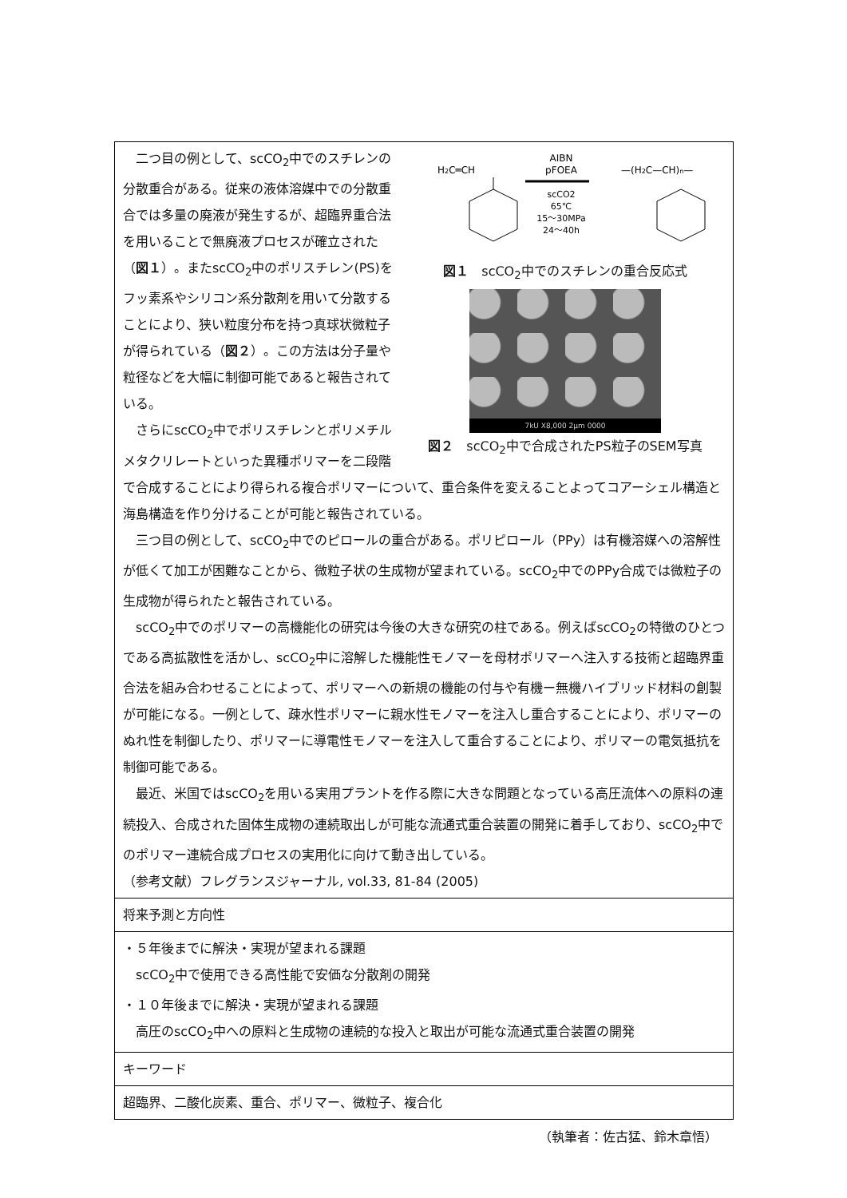| H 2 C═CH AIBN pFOEA scCO2 65℃ 15～30MPa 24～40h —(H 2 C—CH) n — 図１ scCO<sub>2</sub>中でのスチレンの重合反応式 7kU X8,000 2μm 0000 図２ scCO<sub>2</sub>中で合成されたPS粒子のSEM写真 二つ目の例として、scCO<sub>2</sub>中でのスチレンの分散重合がある。従来の液体溶媒中での分散重合では多量の廃液が発生するが、超臨界重合法を用いることで無廃液プロセスが確立された（ 図１ ）。またscCO<sub>2</sub>中のポリスチレン(PS)をフッ素系やシリコン系分散剤を用いて分散することにより、狭い粒度分布を持つ真球状微粒子が得られている（ 図２ ）。この方法は分子量や粒径などを大幅に制御可能であると報告されている。 さらにscCO<sub>2</sub>中でポリスチレンとポリメチルメタクリレートといった異種ポリマーを二段階で合成することにより得られる複合ポリマーについて、重合条件を変えることよってコアーシェル構造と海島構造を作り分けることが可能と報告されている。 三つ目の例として、scCO<sub>2</sub>中でのピロールの重合がある。ポリピロール（PPy）は有機溶媒への溶解性が低くて加工が困難なことから、微粒子状の生成物が望まれている。scCO<sub>2</sub>中でのPPy合成では微粒子の生成物が得られたと報告されている。 scCO<sub>2</sub>中でのポリマーの高機能化の研究は今後の大きな研究の柱である。例えばscCO<sub>2</sub>の特徴のひとつである高拡散性を活かし、scCO<sub>2</sub>中に溶解した機能性モノマーを母材ポリマーへ注入する技術と超臨界重合法を組み合わせることによって、ポリマーへの新規の機能の付与や有機ー無機ハイブリッド材料の創製が可能になる。一例として、疎水性ポリマーに親水性モノマーを注入し重合することにより、ポリマーのぬれ性を制御したり、ポリマーに導電性モノマーを注入して重合することにより、ポリマーの電気抵抗を制御可能である。 最近、米国ではscCO<sub>2</sub>を用いる実用プラントを作る際に大きな問題となっている高圧流体への原料の連続投入、合成された固体生成物の連続取出しが可能な流通式重合装置の開発に着手しており、scCO<sub>2</sub>中でのポリマー連続合成プロセスの実用化に向けて動き出している。 （参考文献）フレグランスジャーナル, vol.33, 81-84 (2005) |
| 将来予測と方向性 |
| ・５年後までに解決・実現が望まれる課題 scCO<sub>2</sub>中で使用できる高性能で安価な分散剤の開発 ・１０年後までに解決・実現が望まれる課題 高圧のscCO<sub>2</sub>中への原料と生成物の連続的な投入と取出が可能な流通式重合装置の開発 |
| キーワード |
| 超臨界、二酸化炭素、重合、ポリマー、微粒子、複合化 |
（執筆者：佐古猛、鈴木章悟）